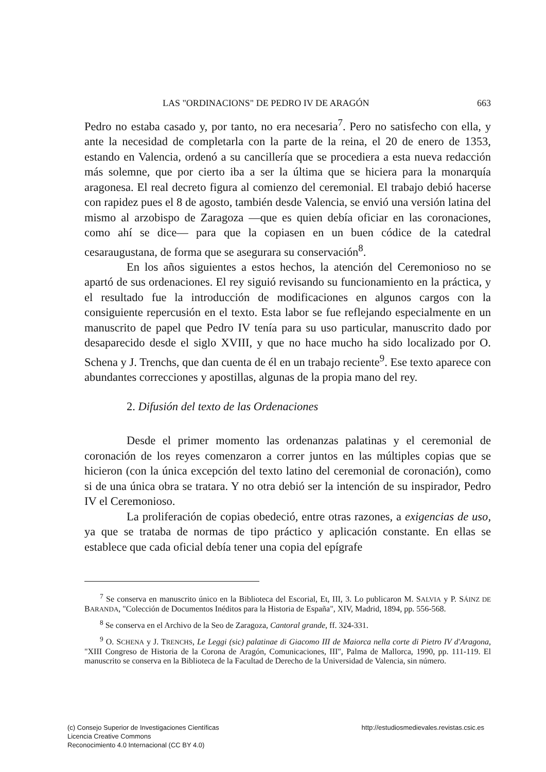LAS "ORDINACIONS" DE PEDRO IV DE ARAGÓN 663
Pedro no estaba casado y, por tanto, no era necesaria<sup>7</sup>. Pero no satisfecho con ella, y ante la necesidad de completarla con la parte de la reina, el 20 de enero de 1353, estando en Valencia, ordenó a su cancillería que se procediera a esta nueva redacción más solemne, que por cierto iba a ser la última que se hiciera para la monarquía aragonesa. El real decreto figura al comienzo del ceremonial. El trabajo debió hacerse con rapidez pues el 8 de agosto, también desde Valencia, se envió una versión latina del mismo al arzobispo de Zaragoza —que es quien debía oficiar en las coronaciones, como ahí se dice— para que la copiasen en un buen códice de la catedral cesaraugustana, de forma que se asegurara su conservación<sup>8</sup>.
En los años siguientes a estos hechos, la atención del Ceremonioso no se apartó de sus ordenaciones. El rey siguió revisando su funcionamiento en la práctica, y el resultado fue la introducción de modificaciones en algunos cargos con la consiguiente repercusión en el texto. Esta labor se fue reflejando especialmente en un manuscrito de papel que Pedro IV tenía para su uso particular, manuscrito dado por desaparecido desde el siglo XVIII, y que no hace mucho ha sido localizado por O. Schena y J. Trenchs, que dan cuenta de él en un trabajo reciente<sup>9</sup>. Ese texto aparece con abundantes correcciones y apostillas, algunas de la propia mano del rey.
2. Difusión del texto de las Ordenaciones
Desde el primer momento las ordenanzas palatinas y el ceremonial de coronación de los reyes comenzaron a correr juntos en las múltiples copias que se hicieron (con la única excepción del texto latino del ceremonial de coronación), como si de una única obra se tratara. Y no otra debió ser la intención de su inspirador, Pedro IV el Ceremonioso.
La proliferación de copias obedeció, entre otras razones, a exigencias de uso, ya que se trataba de normas de tipo práctico y aplicación constante. En ellas se establece que cada oficial debía tener una copia del epígrafe
<sup>7</sup> Se conserva en manuscrito único en la Biblioteca del Escorial, Et, III, 3. Lo publicaron M. SALVIA y P. SÁINZ DE BARANDA, "Colección de Documentos Inéditos para la Historia de España", XIV, Madrid, 1894, pp. 556-568.
<sup>8</sup> Se conserva en el Archivo de la Seo de Zaragoza, Cantoral grande, ff. 324-331.
<sup>9</sup> O. SCHENA y J. TRENCHS, Le Leggi (sic) palatinae di Giacomo III de Maiorca nella corte di Pietro IV d'Aragona, "XIII Congreso de Historia de la Corona de Aragón, Comunicaciones, III", Palma de Mallorca, 1990, pp. 111-119. El manuscrito se conserva en la Biblioteca de la Facultad de Derecho de la Universidad de Valencia, sin número.
(c) Consejo Superior de Investigaciones Científicas
Licencia Creative Commons
Reconocimiento 4.0 Internacional (CC BY 4.0)
http://estudiosmedievales.revistas.csic.es